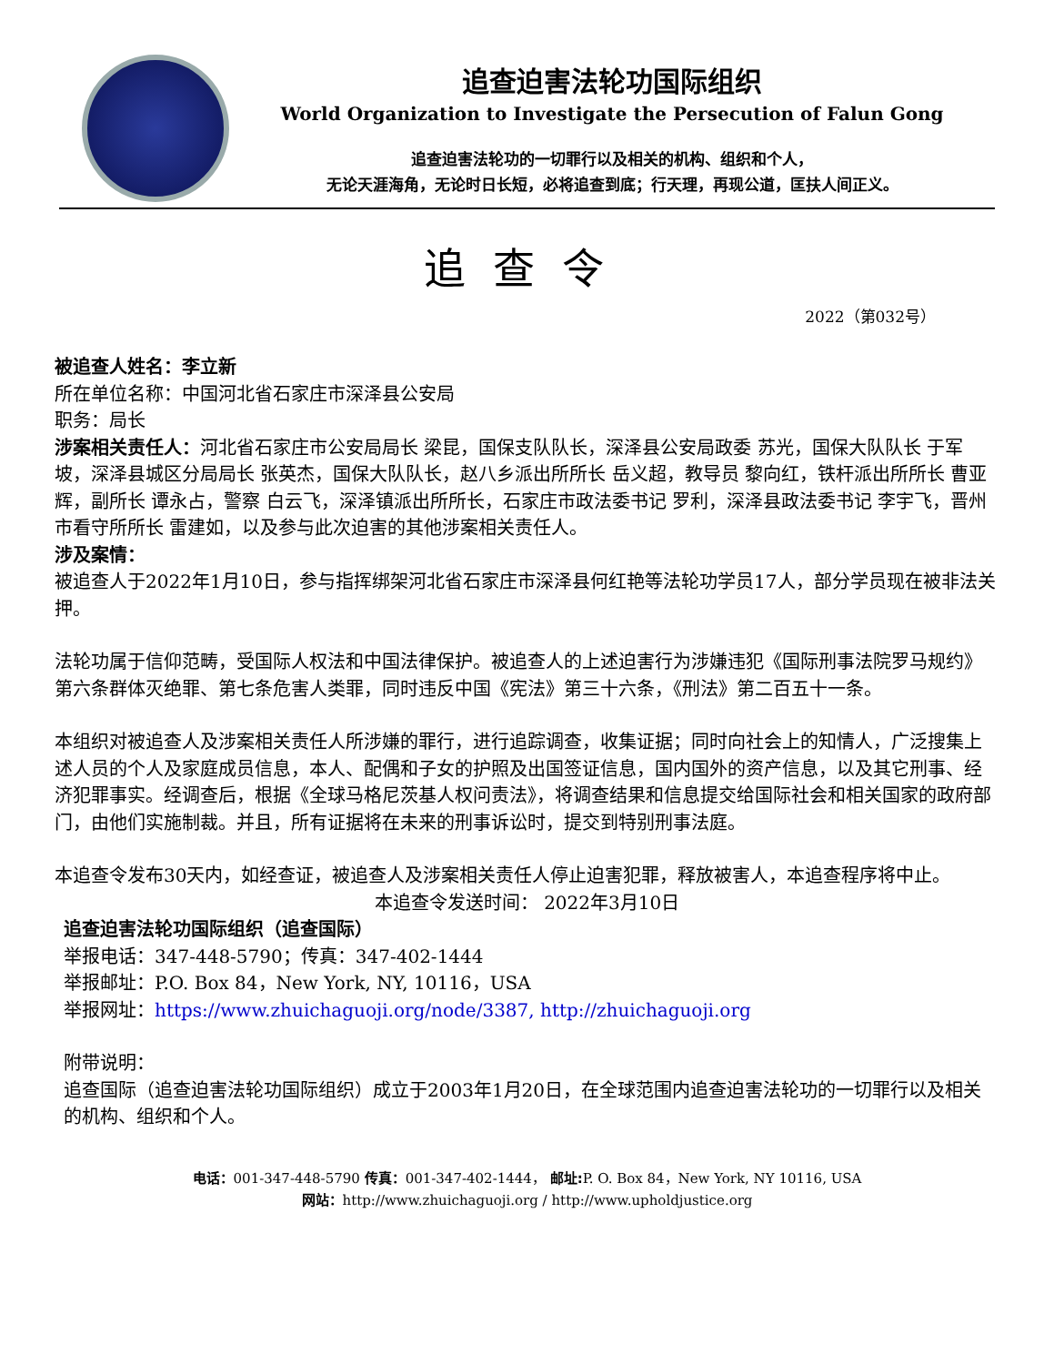追查迫害法轮功国际组织
World Organization to Investigate the Persecution of Falun Gong
追查迫害法轮功的一切罪行以及相关的机构、组织和个人，
无论天涯海角，无论时日长短，必将追查到底；行天理，再现公道，匡扶人间正义。
追查令
2022（第032号）
被追查人姓名：李立新
所在单位名称：中国河北省石家庄市深泽县公安局
职务：局长
涉案相关责任人：河北省石家庄市公安局局长 梁昆，国保支队队长，深泽县公安局政委 苏光，国保大队队长 于军坡，深泽县城区分局局长 张英杰，国保大队队长，赵八乡派出所所长 岳义超，教导员 黎向红，铁杆派出所所长 曹亚辉，副所长 谭永占，警察 白云飞，深泽镇派出所所长，石家庄市政法委书记 罗利，深泽县政法委书记 李宇飞，晋州市看守所所长 雷建如，以及参与此次迫害的其他涉案相关责任人。
涉及案情：
被追查人于2022年1月10日，参与指挥绑架河北省石家庄市深泽县何红艳等法轮功学员17人，部分学员现在被非法关押。
法轮功属于信仰范畴，受国际人权法和中国法律保护。被追查人的上述迫害行为涉嫌违犯《国际刑事法院罗马规约》第六条群体灭绝罪、第七条危害人类罪，同时违反中国《宪法》第三十六条，《刑法》第二百五十一条。
本组织对被追查人及涉案相关责任人所涉嫌的罪行，进行追踪调查，收集证据；同时向社会上的知情人，广泛搜集上述人员的个人及家庭成员信息，本人、配偶和子女的护照及出国签证信息，国内国外的资产信息，以及其它刑事、经济犯罪事实。经调查后，根据《全球马格尼茨基人权问责法》，将调查结果和信息提交给国际社会和相关国家的政府部门，由他们实施制裁。并且，所有证据将在未来的刑事诉讼时，提交到特别刑事法庭。
本追查令发布30天内，如经查证，被追查人及涉案相关责任人停止迫害犯罪，释放被害人，本追查程序将中止。
本追查令发送时间： 2022年3月10日
追查迫害法轮功国际组织（追查国际）
举报电话：347-448-5790；传真：347-402-1444
举报邮址：P.O. Box 84，New York, NY, 10116，USA
举报网址：https://www.zhuichaguoji.org/node/3387, http://zhuichaguoji.org
附带说明：
追查国际（追查迫害法轮功国际组织）成立于2003年1月20日，在全球范围内追查迫害法轮功的一切罪行以及相关的机构、组织和个人。
电话：001-347-448-5790 传真：001-347-402-1444， 邮址: P. O. Box 84，New York, NY 10116, USA
网站：http://www.zhuichaguoji.org / http://www.upholdjustice.org